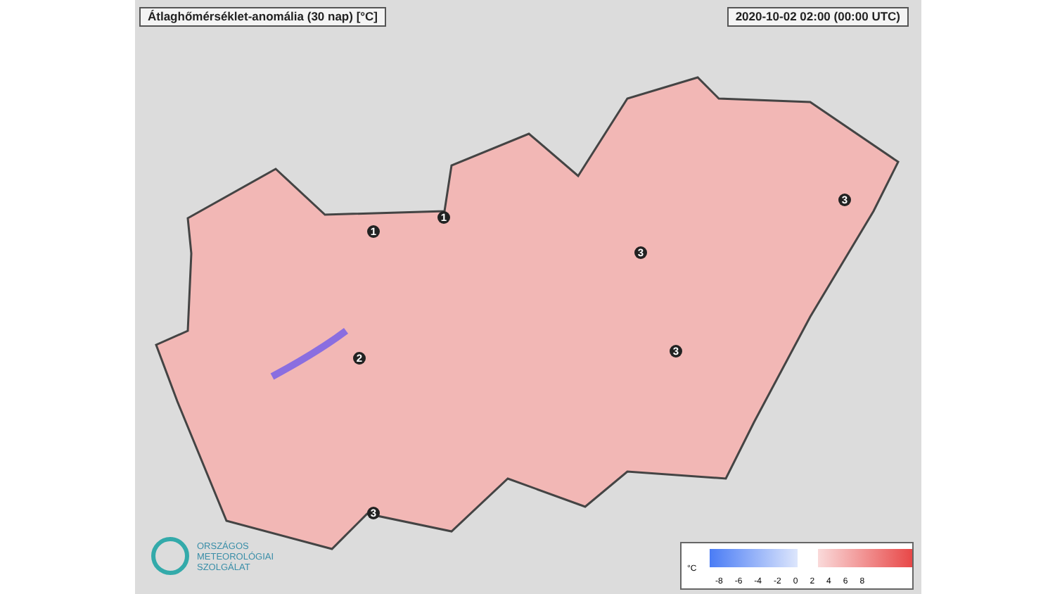Átlaghőmérséklet-anomália (30 nap) [°C]
2020-10-02 02:00 (00:00 UTC)
1
3
1
2
3
3
3
ORSZÁGOS
METEOROLÓGIAI
SZOLGÁLAT
°C
-8 -6 -4 -2 02468